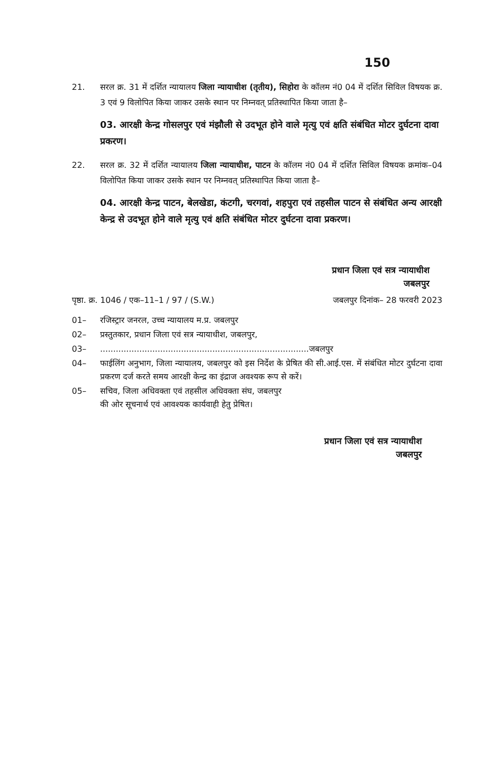150
21. सरल क्र. 31 में दर्शित न्यायालय जिला न्यायाधीश (तृतीय), सिहोरा के कॉलम नं0 04 में दर्शित सिविल विषयक क्र. 3 एवं 9 विलोपित किया जाकर उसके स्थान पर निम्नवत् प्रतिस्थापित किया जाता है–
03. आरक्षी केन्द्र गोसलपुर एवं मंझौली से उदभूत होने वाले मृत्यु एवं क्षति संबंधित मोटर दुर्घटना दावा प्रकरण।
22. सरल क्र. 32 में दर्शित न्यायालय जिला न्यायाधीश, पाटन के कॉलम नं0 04 में दर्शित सिविल विषयक क्रमांक–04 विलोपित किया जाकर उसके स्थान पर निम्नवत् प्रतिस्थापित किया जाता है–
04. आरक्षी केन्द्र पाटन, बेलखेडा, कंटगी, चरगवां, शहपुरा एवं तहसील पाटन से संबंधित अन्य आरक्षी केन्द्र से उदभूत होने वाले मृत्यु एवं क्षति संबंधित मोटर दुर्घटना दावा प्रकरण।
प्रधान जिला एवं सत्र न्यायाधीश
जबलपुर
पृष्ठा. क्र. 1046 / एक–11–1 / 97 / (S.W.) जबलपुर दिनांक– 28 फरवरी 2023
01– रजिस्ट्रार जनरल, उच्च न्यायालय म.प्र. जबलपुर
02– प्रस्तुतकार, प्रधान जिला एवं सत्र न्यायाधीश, जबलपुर,
03– ................................................................................जबलपुर
04– फाईलिंग अनुभाग, जिला न्यायालय, जबलपुर को इस निर्देश के प्रेषित की सी.आई.एस. में संबंधित मोटर दुर्घटना दावा प्रकरण दर्ज करते समय आरक्षी केन्द्र का इंद्राज अवश्यक रूप से करें।
05– सचिव, जिला अधिवक्ता एवं तहसील अधिवक्ता संघ, जबलपुर
की ओर सूचनार्थ एवं आवश्यक कार्यवाही हेतु प्रेषित।
प्रधान जिला एवं सत्र न्यायाधीश
जबलपुर